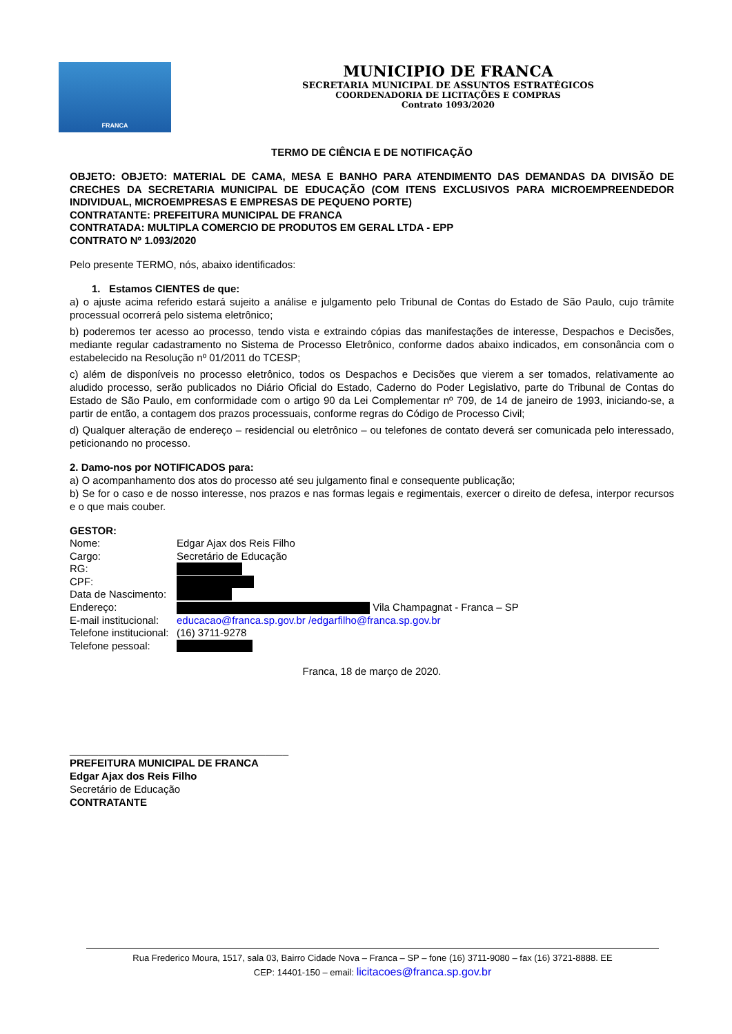FRANCA
MUNICIPIO DE FRANCA
SECRETARIA MUNICIPAL DE ASSUNTOS ESTRATÉGICOS
COORDENADORIA DE LICITAÇÕES E COMPRAS
Contrato 1093/2020
TERMO DE CIÊNCIA E DE NOTIFICAÇÃO
OBJETO: OBJETO: MATERIAL DE CAMA, MESA E BANHO PARA ATENDIMENTO DAS DEMANDAS DA DIVISÃO DE CRECHES DA SECRETARIA MUNICIPAL DE EDUCAÇÃO (COM ITENS EXCLUSIVOS PARA MICROEMPREENDEDOR INDIVIDUAL, MICROEMPRESAS E EMPRESAS DE PEQUENO PORTE)
CONTRATANTE: PREFEITURA MUNICIPAL DE FRANCA
CONTRATADA: MULTIPLA COMERCIO DE PRODUTOS EM GERAL LTDA - EPP
CONTRATO Nº 1.093/2020
Pelo presente TERMO, nós, abaixo identificados:
1. Estamos CIENTES de que:
a) o ajuste acima referido estará sujeito a análise e julgamento pelo Tribunal de Contas do Estado de São Paulo, cujo trâmite processual ocorrerá pelo sistema eletrônico;
b) poderemos ter acesso ao processo, tendo vista e extraindo cópias das manifestações de interesse, Despachos e Decisões, mediante regular cadastramento no Sistema de Processo Eletrônico, conforme dados abaixo indicados, em consonância com o estabelecido na Resolução nº 01/2011 do TCESP;
c) além de disponíveis no processo eletrônico, todos os Despachos e Decisões que vierem a ser tomados, relativamente ao aludido processo, serão publicados no Diário Oficial do Estado, Caderno do Poder Legislativo, parte do Tribunal de Contas do Estado de São Paulo, em conformidade com o artigo 90 da Lei Complementar nº 709, de 14 de janeiro de 1993, iniciando-se, a partir de então, a contagem dos prazos processuais, conforme regras do Código de Processo Civil;
d) Qualquer alteração de endereço – residencial ou eletrônico – ou telefones de contato deverá ser comunicada pelo interessado, peticionando no processo.
2. Damo-nos por NOTIFICADOS para:
a) O acompanhamento dos atos do processo até seu julgamento final e consequente publicação;
b) Se for o caso e de nosso interesse, nos prazos e nas formas legais e regimentais, exercer o direito de defesa, interpor recursos e o que mais couber.
GESTOR:
Nome: Edgar Ajax dos Reis Filho
Cargo: Secretário de Educação
RG:
CPF:
Data de Nascimento:
Endereço: Vila Champagnat - Franca – SP
E-mail institucional: educacao@franca.sp.gov.br /edgarfilho@franca.sp.gov.br
Telefone institucional: (16) 3711-9278
Telefone pessoal:
Franca, 18 de março de 2020.
______________________________________
PREFEITURA MUNICIPAL DE FRANCA
Edgar Ajax dos Reis Filho
Secretário de Educação
CONTRATANTE
Rua Frederico Moura, 1517, sala 03, Bairro Cidade Nova – Franca – SP – fone (16) 3711-9080 – fax (16) 3721-8888. EE
CEP: 14401-150 – email: licitacoes@franca.sp.gov.br